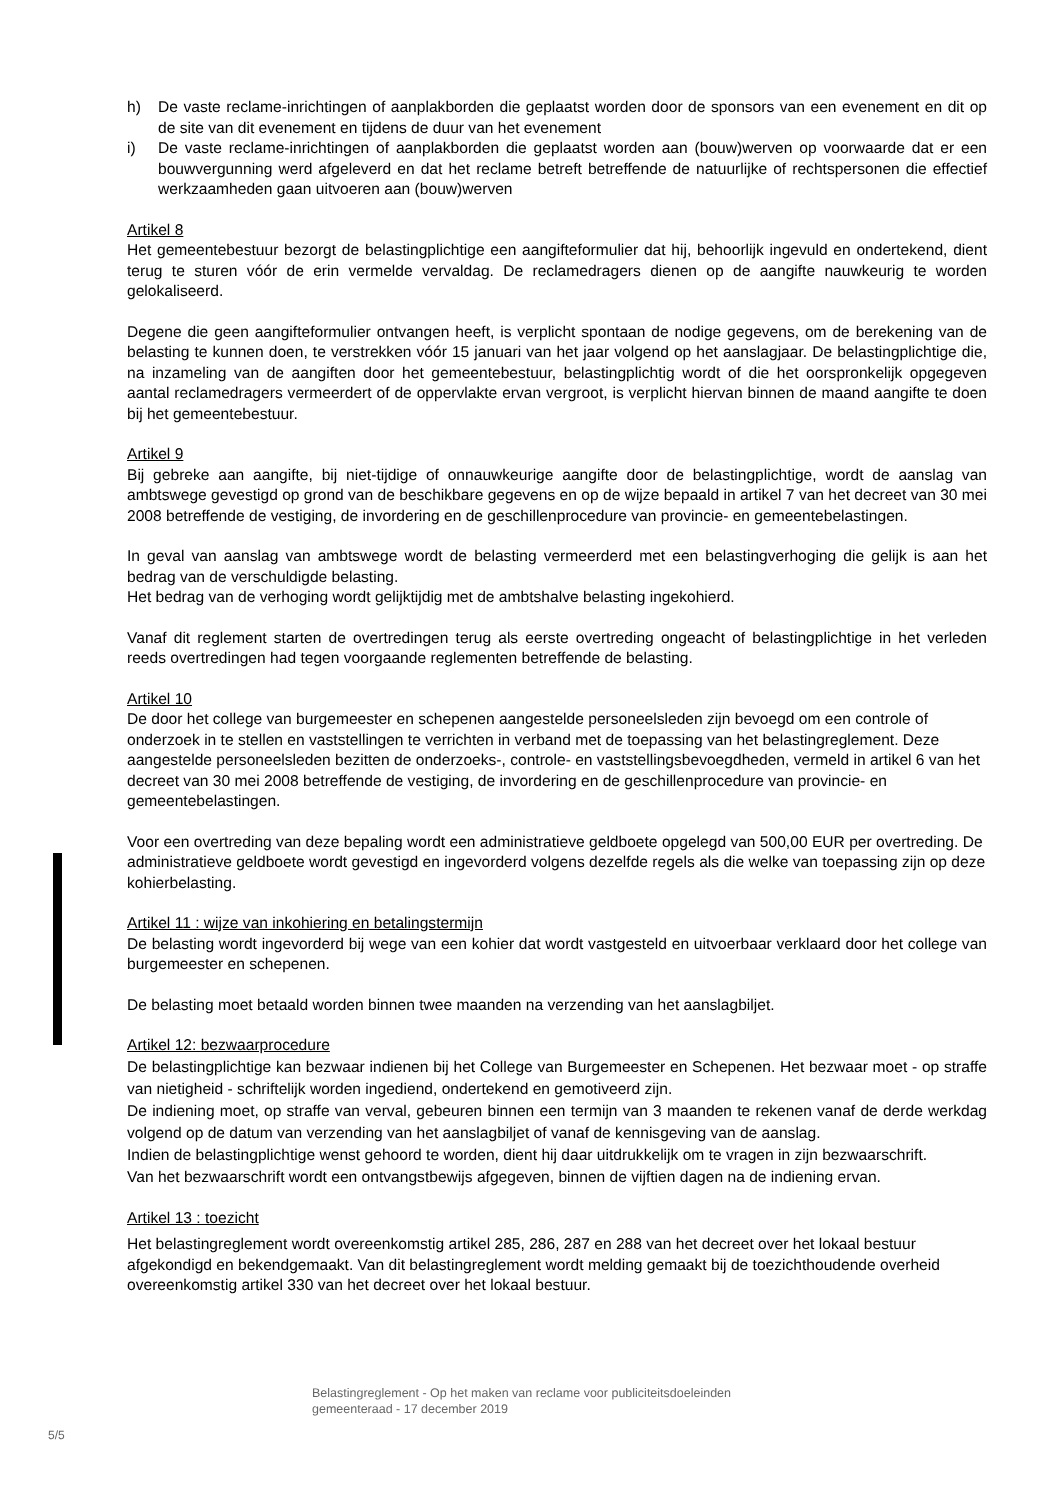h) De vaste reclame-inrichtingen of aanplakborden die geplaatst worden door de sponsors van een evenement en dit op de site van dit evenement en tijdens de duur van het evenement
i) De vaste reclame-inrichtingen of aanplakborden die geplaatst worden aan (bouw)werven op voorwaarde dat er een bouwvergunning werd afgeleverd en dat het reclame betreft betreffende de natuurlijke of rechtspersonen die effectief werkzaamheden gaan uitvoeren aan (bouw)werven
Artikel 8
Het gemeentebestuur bezorgt de belastingplichtige een aangifteformulier dat hij, behoorlijk ingevuld en ondertekend, dient terug te sturen vóór de erin vermelde vervaldag. De reclamedragers dienen op de aangifte nauwkeurig te worden gelokaliseerd.
Degene die geen aangifteformulier ontvangen heeft, is verplicht spontaan de nodige gegevens, om de berekening van de belasting te kunnen doen, te verstrekken vóór 15 januari van het jaar volgend op het aanslagjaar. De belastingplichtige die, na inzameling van de aangiften door het gemeentebestuur, belastingplichtig wordt of die het oorspronkelijk opgegeven aantal reclamedragers vermeerdert of de oppervlakte ervan vergroot, is verplicht hiervan binnen de maand aangifte te doen bij het gemeentebestuur.
Artikel 9
Bij gebreke aan aangifte, bij niet-tijdige of onnauwkeurige aangifte door de belastingplichtige, wordt de aanslag van ambtswege gevestigd op grond van de beschikbare gegevens en op de wijze bepaald in artikel 7 van het decreet van 30 mei 2008 betreffende de vestiging, de invordering en de geschillenprocedure van provincie- en gemeentebelastingen.
In geval van aanslag van ambtswege wordt de belasting vermeerderd met een belastingverhoging die gelijk is aan het bedrag van de verschuldigde belasting.
Het bedrag van de verhoging wordt gelijktijdig met de ambtshalve belasting ingekohierd.
Vanaf dit reglement starten de overtredingen terug als eerste overtreding ongeacht of belastingplichtige in het verleden reeds overtredingen had tegen voorgaande reglementen betreffende de belasting.
Artikel 10
De door het college van burgemeester en schepenen aangestelde personeelsleden zijn bevoegd om een controle of onderzoek in te stellen en vaststellingen te verrichten in verband met de toepassing van het belastingreglement. Deze aangestelde personeelsleden bezitten de onderzoeks-, controle- en vaststellingsbevoegdheden, vermeld in artikel 6 van het decreet van 30 mei 2008 betreffende de vestiging, de invordering en de geschillenprocedure van provincie- en gemeentebelastingen.
Voor een overtreding van deze bepaling wordt een administratieve geldboete opgelegd van 500,00 EUR per overtreding. De administratieve geldboete wordt gevestigd en ingevorderd volgens dezelfde regels als die welke van toepassing zijn op deze kohierbelasting.
Artikel 11 : wijze van inkohiering en betalingstermijn
De belasting wordt ingevorderd bij wege van een kohier dat wordt vastgesteld en uitvoerbaar verklaard door het college van burgemeester en schepenen.
De belasting moet betaald worden binnen twee maanden na verzending van het aanslagbiljet.
Artikel 12: bezwaarprocedure
De belastingplichtige kan bezwaar indienen bij het College van Burgemeester en Schepenen. Het bezwaar moet - op straffe van nietigheid - schriftelijk worden ingediend, ondertekend en gemotiveerd zijn.
De indiening moet, op straffe van verval, gebeuren binnen een termijn van 3 maanden te rekenen vanaf de derde werkdag volgend op de datum van verzending van het aanslagbiljet of vanaf de kennisgeving van de aanslag.
Indien de belastingplichtige wenst gehoord te worden, dient hij daar uitdrukkelijk om te vragen in zijn bezwaarschrift.
Van het bezwaarschrift wordt een ontvangstbewijs afgegeven, binnen de vijftien dagen na de indiening ervan.
Artikel 13 : toezicht
Het belastingreglement wordt overeenkomstig artikel 285, 286, 287 en 288 van het decreet over het lokaal bestuur afgekondigd en bekendgemaakt. Van dit belastingreglement wordt melding gemaakt bij de toezichthoudende overheid overeenkomstig artikel 330 van het decreet over het lokaal bestuur.
Belastingreglement - Op het maken van reclame voor publiciteitsdoeleinden
gemeenteraad - 17 december 2019
5/5